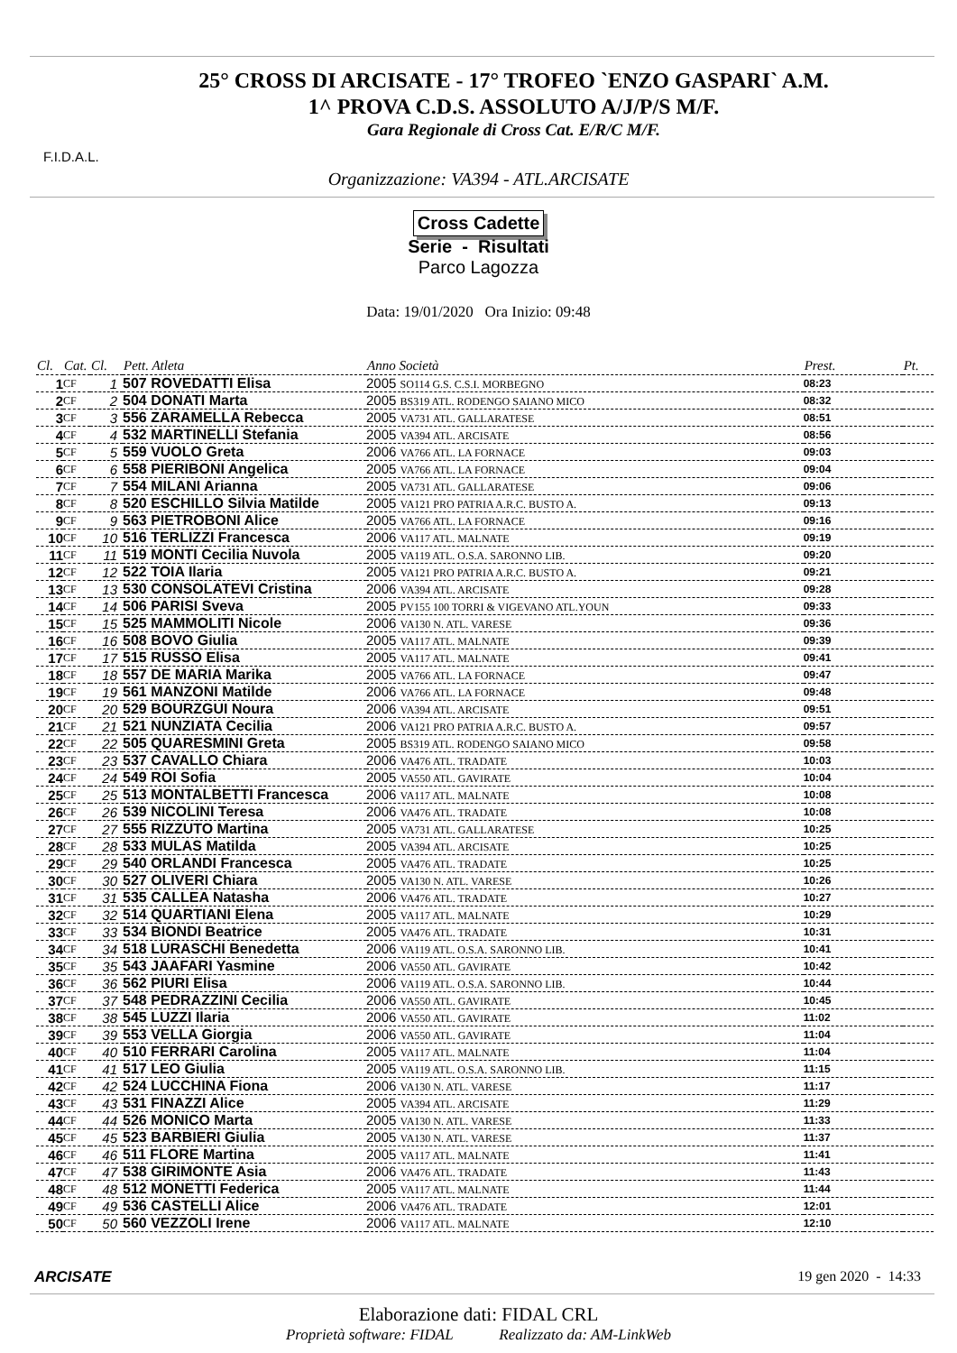F.I.D.A.L.
25° CROSS DI ARCISATE - 17° TROFEO `ENZO GASPARI` A.M.
1^ PROVA C.D.S. ASSOLUTO A/J/P/S M/F.
Gara Regionale di Cross Cat. E/R/C M/F.
Organizzazione: VA394 - ATL.ARCISATE
Cross Cadette
Serie - Risultati
Parco Lagozza
Data: 19/01/2020 Ora Inizio: 09:48
| Cl. | Cat. | Cl. | Pett. Atleta | Anno Società | Prest. | Pt. |
| --- | --- | --- | --- | --- | --- | --- |
| 1 | CF | 1 | 507 ROVEDATTI Elisa | 2005 SO114 G.S. C.S.I. MORBEGNO | 08:23 | |
| 2 | CF | 2 | 504 DONATI Marta | 2005 BS319 ATL. RODENGO SAIANO MICO | 08:32 | |
| 3 | CF | 3 | 556 ZARAMELLA Rebecca | 2005 VA731 ATL. GALLARATESE | 08:51 | |
| 4 | CF | 4 | 532 MARTINELLI Stefania | 2005 VA394 ATL. ARCISATE | 08:56 | |
| 5 | CF | 5 | 559 VUOLO Greta | 2006 VA766 ATL. LA FORNACE | 09:03 | |
| 6 | CF | 6 | 558 PIERIBONI Angelica | 2005 VA766 ATL. LA FORNACE | 09:04 | |
| 7 | CF | 7 | 554 MILANI Arianna | 2005 VA731 ATL. GALLARATESE | 09:06 | |
| 8 | CF | 8 | 520 ESCHILLO Silvia Matilde | 2005 VA121 PRO PATRIA A.R.C. BUSTO A. | 09:13 | |
| 9 | CF | 9 | 563 PIETROBONI Alice | 2005 VA766 ATL. LA FORNACE | 09:16 | |
| 10 | CF | 10 | 516 TERLIZZI Francesca | 2006 VA117 ATL. MALNATE | 09:19 | |
| 11 | CF | 11 | 519 MONTI Cecilia Nuvola | 2005 VA119 ATL. O.S.A. SARONNO LIB. | 09:20 | |
| 12 | CF | 12 | 522 TOIA Ilaria | 2005 VA121 PRO PATRIA A.R.C. BUSTO A. | 09:21 | |
| 13 | CF | 13 | 530 CONSOLATEVI Cristina | 2006 VA394 ATL. ARCISATE | 09:28 | |
| 14 | CF | 14 | 506 PARISI Sveva | 2005 PV155 100 TORRI & VIGEVANO ATL.YOUN | 09:33 | |
| 15 | CF | 15 | 525 MAMMOLITI Nicole | 2006 VA130 N. ATL. VARESE | 09:36 | |
| 16 | CF | 16 | 508 BOVO Giulia | 2005 VA117 ATL. MALNATE | 09:39 | |
| 17 | CF | 17 | 515 RUSSO Elisa | 2005 VA117 ATL. MALNATE | 09:41 | |
| 18 | CF | 18 | 557 DE MARIA Marika | 2005 VA766 ATL. LA FORNACE | 09:47 | |
| 19 | CF | 19 | 561 MANZONI Matilde | 2006 VA766 ATL. LA FORNACE | 09:48 | |
| 20 | CF | 20 | 529 BOURZGUI Noura | 2006 VA394 ATL. ARCISATE | 09:51 | |
| 21 | CF | 21 | 521 NUNZIATA Cecilia | 2006 VA121 PRO PATRIA A.R.C. BUSTO A. | 09:57 | |
| 22 | CF | 22 | 505 QUARESMINI Greta | 2005 BS319 ATL. RODENGO SAIANO MICO | 09:58 | |
| 23 | CF | 23 | 537 CAVALLO Chiara | 2006 VA476 ATL. TRADATE | 10:03 | |
| 24 | CF | 24 | 549 ROI Sofia | 2005 VA550 ATL. GAVIRATE | 10:04 | |
| 25 | CF | 25 | 513 MONTALBETTI Francesca | 2006 VA117 ATL. MALNATE | 10:08 | |
| 26 | CF | 26 | 539 NICOLINI Teresa | 2006 VA476 ATL. TRADATE | 10:08 | |
| 27 | CF | 27 | 555 RIZZUTO Martina | 2005 VA731 ATL. GALLARATESE | 10:25 | |
| 28 | CF | 28 | 533 MULAS Matilda | 2005 VA394 ATL. ARCISATE | 10:25 | |
| 29 | CF | 29 | 540 ORLANDI Francesca | 2005 VA476 ATL. TRADATE | 10:25 | |
| 30 | CF | 30 | 527 OLIVERI Chiara | 2005 VA130 N. ATL. VARESE | 10:26 | |
| 31 | CF | 31 | 535 CALLEA Natasha | 2006 VA476 ATL. TRADATE | 10:27 | |
| 32 | CF | 32 | 514 QUARTIANI Elena | 2005 VA117 ATL. MALNATE | 10:29 | |
| 33 | CF | 33 | 534 BIONDI Beatrice | 2005 VA476 ATL. TRADATE | 10:31 | |
| 34 | CF | 34 | 518 LURASCHI Benedetta | 2006 VA119 ATL. O.S.A. SARONNO LIB. | 10:41 | |
| 35 | CF | 35 | 543 JAAFARI Yasmine | 2006 VA550 ATL. GAVIRATE | 10:42 | |
| 36 | CF | 36 | 562 PIURI Elisa | 2006 VA119 ATL. O.S.A. SARONNO LIB. | 10:44 | |
| 37 | CF | 37 | 548 PEDRAZZINI Cecilia | 2006 VA550 ATL. GAVIRATE | 10:45 | |
| 38 | CF | 38 | 545 LUZZI Ilaria | 2006 VA550 ATL. GAVIRATE | 11:02 | |
| 39 | CF | 39 | 553 VELLA Giorgia | 2006 VA550 ATL. GAVIRATE | 11:04 | |
| 40 | CF | 40 | 510 FERRARI Carolina | 2005 VA117 ATL. MALNATE | 11:04 | |
| 41 | CF | 41 | 517 LEO Giulia | 2005 VA119 ATL. O.S.A. SARONNO LIB. | 11:15 | |
| 42 | CF | 42 | 524 LUCCHINA Fiona | 2006 VA130 N. ATL. VARESE | 11:17 | |
| 43 | CF | 43 | 531 FINAZZI Alice | 2005 VA394 ATL. ARCISATE | 11:29 | |
| 44 | CF | 44 | 526 MONICO Marta | 2005 VA130 N. ATL. VARESE | 11:33 | |
| 45 | CF | 45 | 523 BARBIERI Giulia | 2005 VA130 N. ATL. VARESE | 11:37 | |
| 46 | CF | 46 | 511 FLORE Martina | 2005 VA117 ATL. MALNATE | 11:41 | |
| 47 | CF | 47 | 538 GIRIMONTE Asia | 2006 VA476 ATL. TRADATE | 11:43 | |
| 48 | CF | 48 | 512 MONETTI Federica | 2005 VA117 ATL. MALNATE | 11:44 | |
| 49 | CF | 49 | 536 CASTELLI Alice | 2006 VA476 ATL. TRADATE | 12:01 | |
| 50 | CF | 50 | 560 VEZZOLI Irene | 2006 VA117 ATL. MALNATE | 12:10 | |
ARCISATE 19 gen 2020 - 14:33
Elaborazione dati: FIDAL CRL
Proprietà software: FIDAL Realizzato da: AM-LinkWeb